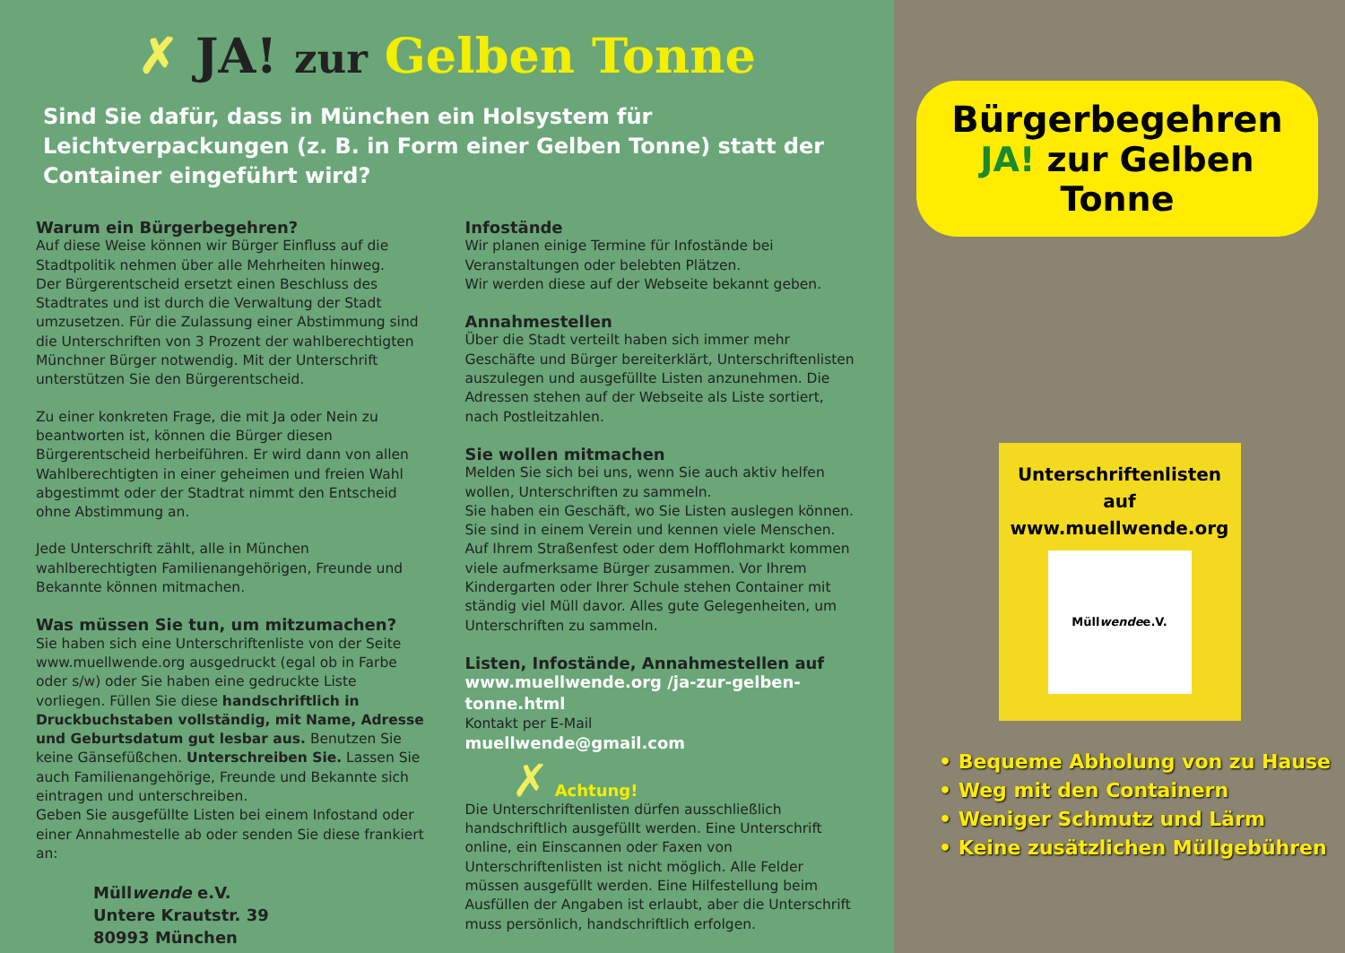✗ JA! zur Gelben Tonne
Sind Sie dafür, dass in München ein Holsystem für Leichtverpackungen (z. B. in Form einer Gelben Tonne) statt der Container eingeführt wird?
Warum ein Bürgerbegehren?
Auf diese Weise können wir Bürger Einfluss auf die Stadtpolitik nehmen über alle Mehrheiten hinweg.
Der Bürgerentscheid ersetzt einen Beschluss des Stadtrates und ist durch die Verwaltung der Stadt umzusetzen. Für die Zulassung einer Abstimmung sind die Unterschriften von 3 Prozent der wahlberechtigten Münchner Bürger notwendig. Mit der Unterschrift unterstützen Sie den Bürgerentscheid.
Zu einer konkreten Frage, die mit Ja oder Nein zu beantworten ist, können die Bürger diesen Bürgerentscheid herbeiführen. Er wird dann von allen Wahlberechtigten in einer geheimen und freien Wahl abgestimmt oder der Stadtrat nimmt den Entscheid ohne Abstimmung an.
Jede Unterschrift zählt, alle in München wahlberechtigten Familienangehörigen, Freunde und Bekannte können mitmachen.
Was müssen Sie tun, um mitzumachen?
Sie haben sich eine Unterschriftenliste von der Seite www.muellwende.org ausgedruckt (egal ob in Farbe oder s/w) oder Sie haben eine gedruckte Liste vorliegen. Füllen Sie diese handschriftlich in Druckbuchstaben vollständig, mit Name, Adresse und Geburtsdatum gut lesbar aus. Benutzen Sie keine Gänsefüßchen. Unterschreiben Sie. Lassen Sie auch Familienangehörige, Freunde und Bekannte sich eintragen und unterschreiben.
Geben Sie ausgefüllte Listen bei einem Infostand oder einer Annahmestelle ab oder senden Sie diese frankiert an:
Müllwende e.V.
Untere Krautstr. 39
80993 München
Infostände
Wir planen einige Termine für Infostände bei Veranstaltungen oder belebten Plätzen.
Wir werden diese auf der Webseite bekannt geben.
Annahmestellen
Über die Stadt verteilt haben sich immer mehr Geschäfte und Bürger bereiterklärt, Unterschriftenlisten auszulegen und ausgefüllte Listen anzunehmen. Die Adressen stehen auf der Webseite als Liste sortiert, nach Postleitzahlen.
Sie wollen mitmachen
Melden Sie sich bei uns, wenn Sie auch aktiv helfen wollen, Unterschriften zu sammeln.
Sie haben ein Geschäft, wo Sie Listen auslegen können. Sie sind in einem Verein und kennen viele Menschen. Auf Ihrem Straßenfest oder dem Hofflohmarkt kommen viele aufmerksame Bürger zusammen. Vor Ihrem Kindergarten oder Ihrer Schule stehen Container mit ständig viel Müll davor. Alles gute Gelegenheiten, um Unterschriften zu sammeln.
Listen, Infostände, Annahmestellen auf
www.muellwende.org /ja-zur-gelben-tonne.html
Kontakt per E-Mail
muellwende@gmail.com
✗ Achtung!
Die Unterschriftenlisten dürfen ausschließlich handschriftlich ausgefüllt werden. Eine Unterschrift online, ein Einscannen oder Faxen von Unterschriftenlisten ist nicht möglich. Alle Felder müssen ausgefüllt werden. Eine Hilfestellung beim Ausfüllen der Angaben ist erlaubt, aber die Unterschrift muss persönlich, handschriftlich erfolgen.
Bürgerbegehren
JA! zur Gelben Tonne
Unterschriftenlisten
auf
www.muellwende.org
Müll wende e.V.
• Bequeme Abholung von zu Hause
• Weg mit den Containern
• Weniger Schmutz und Lärm
• Keine zusätzlichen Müllgebühren